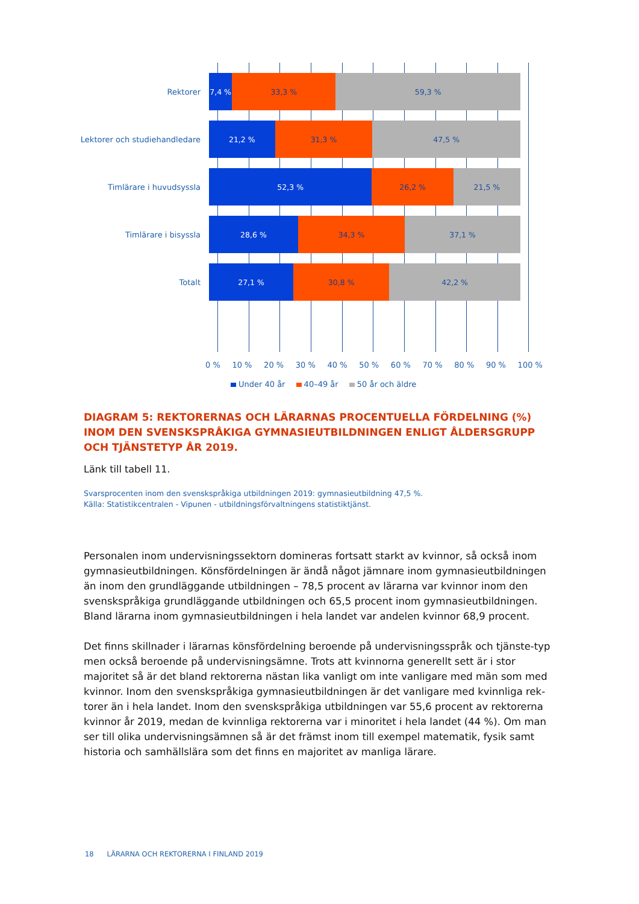Rektorer
7,4 % 33,3 % 59,3 %
Lektorer och studiehandledare
21,2 % 31,3 % 47,5 %
Timlärare i huvudsyssla
52,3 % 26,2 % 21,5 %
Timlärare i bisyssla
28,6 % 34,3 % 37,1 %
Totalt
27,1 % 30,8 % 42,2 %
0 % 10 % 20 % 30 % 40 % 50 % 60 % 70 % 80 % 90 % 100 %
Under 40 år 40–49 år 50 år och äldre
DIAGRAM 5: REKTORERNAS OCH LÄRARNAS PROCENTUELLA FÖRDELNING (%) INOM DEN SVENSKSPRÅKIGA GYMNASIEUTBILDNINGEN ENLIGT ÅLDERSGRUPP OCH TJÄNSTETYP ÅR 2019.
Länk till tabell 11.
Svarsprocenten inom den svenskspråkiga utbildningen 2019: gymnasieutbildning 47,5 %.
Källa: Statistikcentralen - Vipunen - utbildningsförvaltningens statistiktjänst.
Personalen inom undervisningssektorn domineras fortsatt starkt av kvinnor, så också inom gymnasieutbildningen. Könsfördelningen är ändå något jämnare inom gymnasieutbildningen än inom den grundläggande utbildningen – 78,5 procent av lärarna var kvinnor inom den svenskspråkiga grundläggande utbildningen och 65,5 procent inom gymnasieutbildningen. Bland lärarna inom gymnasieutbildningen i hela landet var andelen kvinnor 68,9 procent.
Det finns skillnader i lärarnas könsfördelning beroende på undervisningsspråk och tjänste-typ men också beroende på undervisningsämne. Trots att kvinnorna generellt sett är i stor majoritet så är det bland rektorerna nästan lika vanligt om inte vanligare med män som med kvinnor. Inom den svenskspråkiga gymnasieutbildningen är det vanligare med kvinnliga rek-torer än i hela landet. Inom den svenskspråkiga utbildningen var 55,6 procent av rektorerna kvinnor år 2019, medan de kvinnliga rektorerna var i minoritet i hela landet (44 %). Om man ser till olika undervisningsämnen så är det främst inom till exempel matematik, fysik samt historia och samhällslära som det finns en majoritet av manliga lärare.
18 LÄRARNA OCH REKTORERNA I FINLAND 2019